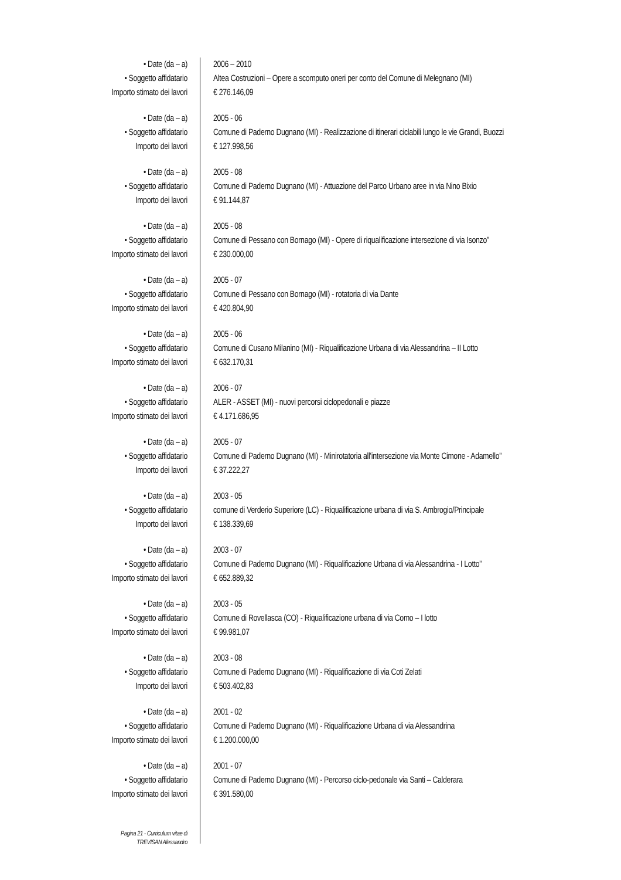• Date (da – a) 2006 – 2010
• Soggetto affidatario Altea Costruzioni – Opere a scomputo oneri per conto del Comune di Melegnano (MI)
Importo stimato dei lavori € 276.146,09
• Date (da – a) 2005 - 06
• Soggetto affidatario Comune di Paderno Dugnano (MI) - Realizzazione di itinerari ciclabili lungo le vie Grandi, Buozzi
Importo dei lavori € 127.998,56
• Date (da – a) 2005 - 08
• Soggetto affidatario Comune di Paderno Dugnano (MI) - Attuazione del Parco Urbano aree in via Nino Bixio
Importo dei lavori € 91.144,87
• Date (da – a) 2005 - 08
• Soggetto affidatario Comune di Pessano con Bornago (MI) - Opere di riqualificazione intersezione di via Isonzo”
Importo stimato dei lavori € 230.000,00
• Date (da – a) 2005 - 07
• Soggetto affidatario Comune di Pessano con Bornago (MI) - rotatoria di via Dante
Importo stimato dei lavori € 420.804,90
• Date (da – a) 2005 - 06
• Soggetto affidatario Comune di Cusano Milanino (MI) - Riqualificazione Urbana di via Alessandrina – II Lotto
Importo stimato dei lavori € 632.170,31
• Date (da – a) 2006 - 07
• Soggetto affidatario ALER - ASSET (MI) - nuovi percorsi ciclopedonali e piazze
Importo stimato dei lavori € 4.171.686,95
• Date (da – a) 2005 - 07
• Soggetto affidatario Comune di Paderno Dugnano (MI) - Minirotatoria all’intersezione via Monte Cimone - Adamello”
Importo dei lavori € 37.222,27
• Date (da – a) 2003 - 05
• Soggetto affidatario comune di Verderio Superiore (LC) - Riqualificazione urbana di via S. Ambrogio/Principale
Importo dei lavori € 138.339,69
• Date (da – a) 2003 - 07
• Soggetto affidatario Comune di Paderno Dugnano (MI) - Riqualificazione Urbana di via Alessandrina - I Lotto”
Importo stimato dei lavori € 652.889,32
• Date (da – a) 2003 - 05
• Soggetto affidatario Comune di Rovellasca (CO) - Riqualificazione urbana di via Como – I lotto
Importo stimato dei lavori € 99.981,07
• Date (da – a) 2003 - 08
• Soggetto affidatario Comune di Paderno Dugnano (MI) - Riqualificazione di via Coti Zelati
Importo dei lavori € 503.402,83
• Date (da – a) 2001 - 02
• Soggetto affidatario Comune di Paderno Dugnano (MI) - Riqualificazione Urbana di via Alessandrina
Importo stimato dei lavori € 1.200.000,00
• Date (da – a) 2001 - 07
• Soggetto affidatario Comune di Paderno Dugnano (MI) - Percorso ciclo-pedonale via Santi – Calderara
Importo stimato dei lavori € 391.580,00
Pagina 21 - Curriculum vitae di
TREVISAN Alessandro